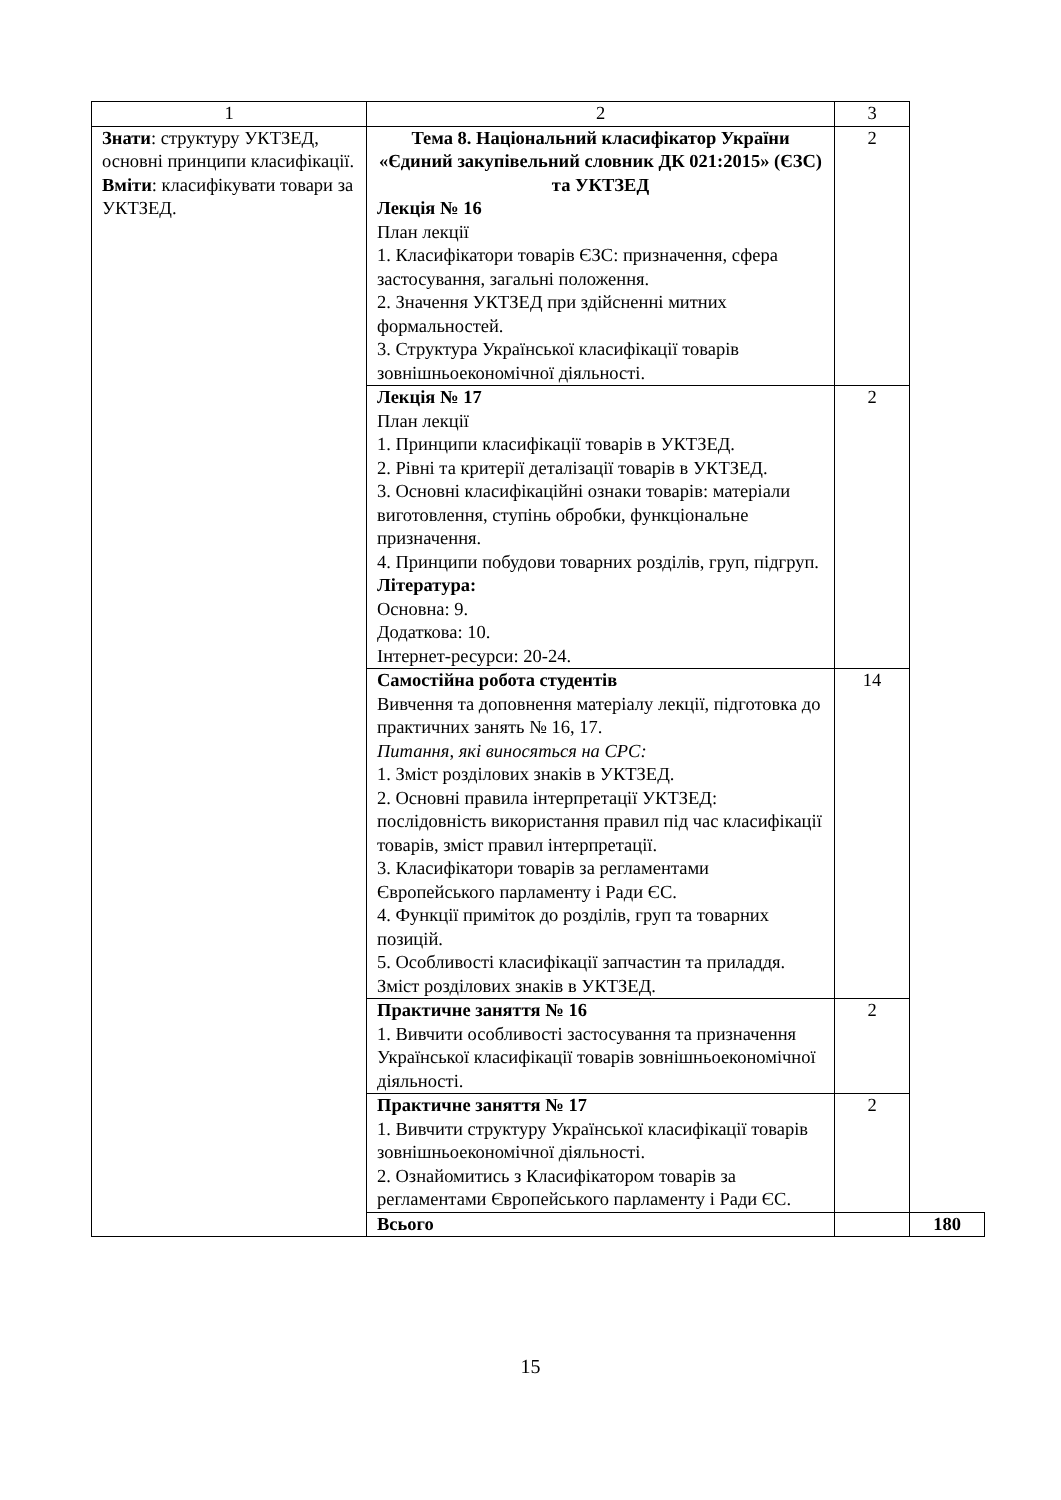| 1 | 2 | 3 | |
| --- | --- | --- | --- |
| Знати : структуру УКТЗЕД, основні принципи класифікації. Вміти : класифікувати товари за УКТЗЕД. | Тема 8. Національний класифікатор України «Єдиний закупівельний словник ДК 021:2015» (ЄЗС) та УКТЗЕД Лекція № 16 План лекції 1. Класифікатори товарів ЄЗС: призначення, сфера застосування, загальні положення. 2. Значення УКТЗЕД при здійсненні митних формальностей. 3. Структура Української класифікації товарів зовнішньоекономічної діяльності. | 2 | |
| | Лекція № 17 План лекції 1. Принципи класифікації товарів в УКТЗЕД. 2. Рівні та критерії деталізації товарів в УКТЗЕД. 3. Основні класифікаційні ознаки товарів: матеріали виготовлення, ступінь обробки, функціональне призначення. 4. Принципи побудови товарних розділів, груп, підгруп. Література: Основна: 9. Додаткова: 10. Інтернет-ресурси: 20-24. | 2 | |
| | Самостійна робота студентів Вивчення та доповнення матеріалу лекції, підготовка до практичних занять № 16, 17. Питання, які виносяться на СРС: 1. Зміст розділових знаків в УКТЗЕД. 2. Основні правила інтерпретації УКТЗЕД: послідовність використання правил під час класифікації товарів, зміст правил інтерпретації. 3. Класифікатори товарів за регламентами Європейського парламенту і Ради ЄС. 4. Функції приміток до розділів, груп та товарних позицій. 5. Особливості класифікації запчастин та приладдя. Зміст розділових знаків в УКТЗЕД. | 14 | |
| | Практичне заняття № 16 1. Вивчити особливості застосування та призначення Української класифікації товарів зовнішньоекономічної діяльності. | 2 | |
| | Практичне заняття № 17 1. Вивчити структуру Української класифікації товарів зовнішньоекономічної діяльності. 2. Ознайомитись з Класифікатором товарів за регламентами Європейського парламенту і Ради ЄС. | 2 | |
| | Всього | | 180 |
15